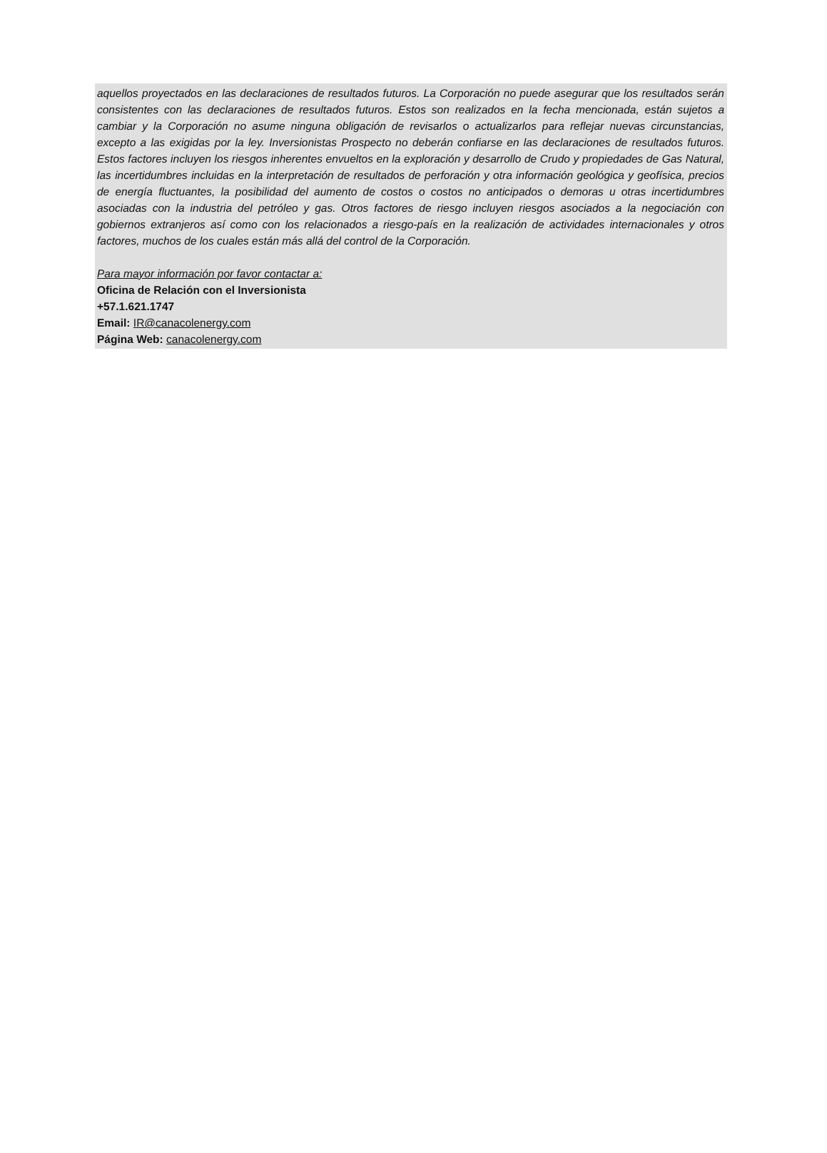aquellos proyectados en las declaraciones de resultados futuros. La Corporación no puede asegurar que los resultados serán consistentes con las declaraciones de resultados futuros. Estos son realizados en la fecha mencionada, están sujetos a cambiar y la Corporación no asume ninguna obligación de revisarlos o actualizarlos para reflejar nuevas circunstancias, excepto a las exigidas por la ley. Inversionistas Prospecto no deberán confiarse en las declaraciones de resultados futuros. Estos factores incluyen los riesgos inherentes envueltos en la exploración y desarrollo de Crudo y propiedades de Gas Natural, las incertidumbres incluidas en la interpretación de resultados de perforación y otra información geológica y geofísica, precios de energía fluctuantes, la posibilidad del aumento de costos o costos no anticipados o demoras u otras incertidumbres asociadas con la industria del petróleo y gas. Otros factores de riesgo incluyen riesgos asociados a la negociación con gobiernos extranjeros así como con los relacionados a riesgo-país en la realización de actividades internacionales y otros factores, muchos de los cuales están más allá del control de la Corporación.
Para mayor información por favor contactar a:
Oficina de Relación con el Inversionista
+57.1.621.1747
Email: IR@canacolenergy.com
Página Web: canacolenergy.com